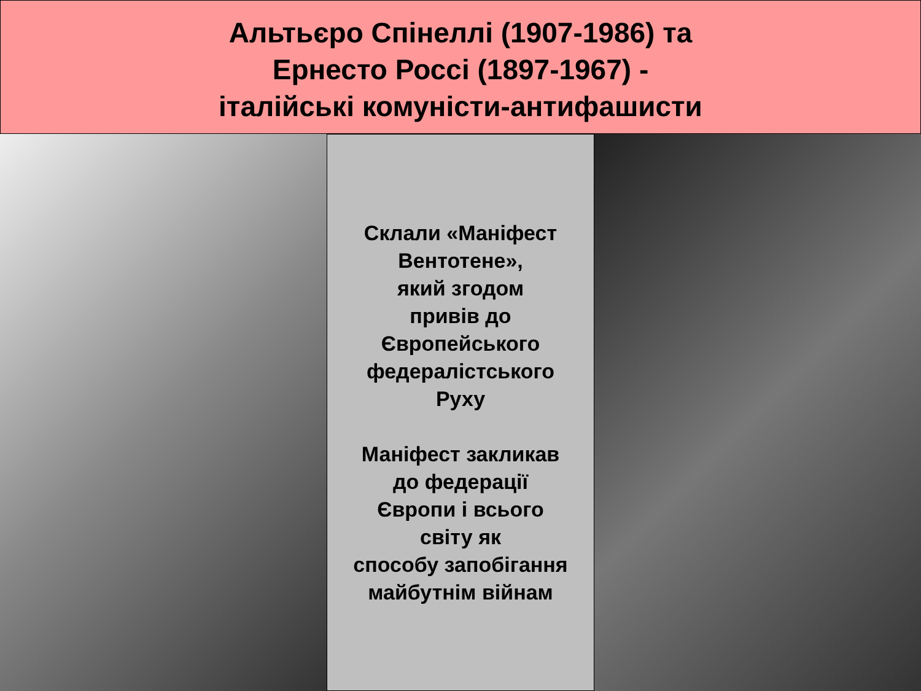Альтьєро Спінеллі (1907-1986) та
Ернесто Россі (1897-1967) -
італійські комуністи-антифашисти
Склали «Маніфест Вентотене»,
який згодом
привів до
Європейського
федералістського
Руху
Маніфест закликав
до федерації
Європи і всього
світу як
способу запобігання
майбутнім війнам